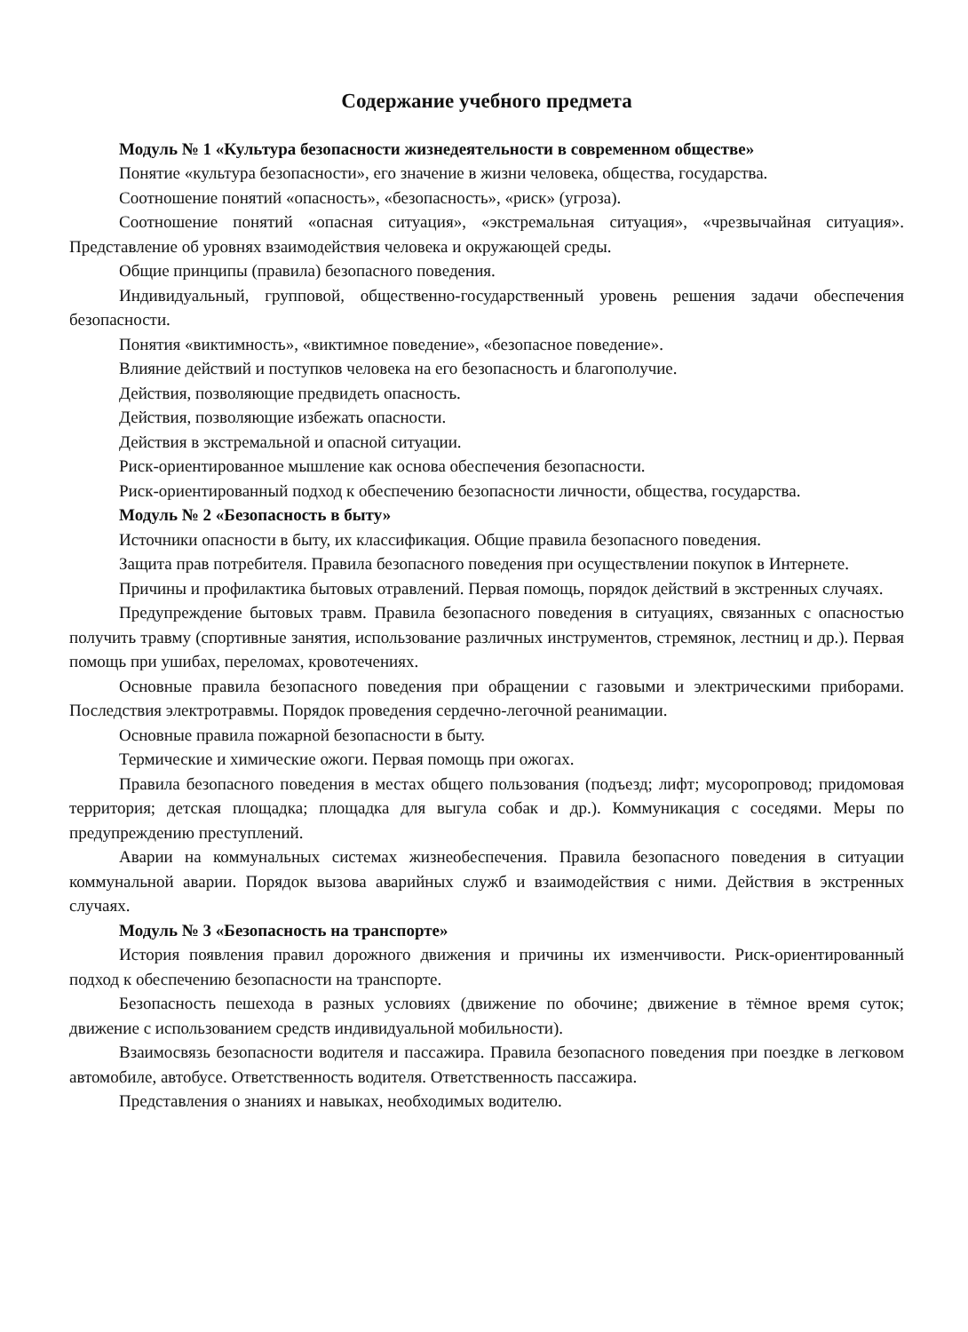Содержание учебного предмета
Модуль № 1 «Культура безопасности жизнедеятельности в современном обществе»
Понятие «культура безопасности», его значение в жизни человека, общества, государства.
Соотношение понятий «опасность», «безопасность», «риск» (угроза).
Соотношение понятий «опасная ситуация», «экстремальная ситуация», «чрезвычайная ситуация». Представление об уровнях взаимодействия человека и окружающей среды.
Общие принципы (правила) безопасного поведения.
Индивидуальный, групповой, общественно-государственный уровень решения задачи обеспечения безопасности.
Понятия «виктимность», «виктимное поведение», «безопасное поведение».
Влияние действий и поступков человека на его безопасность и благополучие.
Действия, позволяющие предвидеть опасность.
Действия, позволяющие избежать опасности.
Действия в экстремальной и опасной ситуации.
Риск-ориентированное мышление как основа обеспечения безопасности.
Риск-ориентированный подход к обеспечению безопасности личности, общества, государства.
Модуль № 2 «Безопасность в быту»
Источники опасности в быту, их классификация. Общие правила безопасного поведения.
Защита прав потребителя. Правила безопасного поведения при осуществлении покупок в Интернете.
Причины и профилактика бытовых отравлений. Первая помощь, порядок действий в экстренных случаях.
Предупреждение бытовых травм. Правила безопасного поведения в ситуациях, связанных с опасностью получить травму (спортивные занятия, использование различных инструментов, стремянок, лестниц и др.). Первая помощь при ушибах, переломах, кровотечениях.
Основные правила безопасного поведения при обращении с газовыми и электрическими приборами. Последствия электротравмы. Порядок проведения сердечно-легочной реанимации.
Основные правила пожарной безопасности в быту.
Термические и химические ожоги. Первая помощь при ожогах.
Правила безопасного поведения в местах общего пользования (подъезд; лифт; мусоропровод; придомовая территория; детская площадка; площадка для выгула собак и др.). Коммуникация с соседями. Меры по предупреждению преступлений.
Аварии на коммунальных системах жизнеобеспечения. Правила безопасного поведения в ситуации коммунальной аварии. Порядок вызова аварийных служб и взаимодействия с ними. Действия в экстренных случаях.
Модуль № 3 «Безопасность на транспорте»
История появления правил дорожного движения и причины их изменчивости. Риск-ориентированный подход к обеспечению безопасности на транспорте.
Безопасность пешехода в разных условиях (движение по обочине; движение в тёмное время суток; движение с использованием средств индивидуальной мобильности).
Взаимосвязь безопасности водителя и пассажира. Правила безопасного поведения при поездке в легковом автомобиле, автобусе. Ответственность водителя. Ответственность пассажира.
Представления о знаниях и навыках, необходимых водителю.